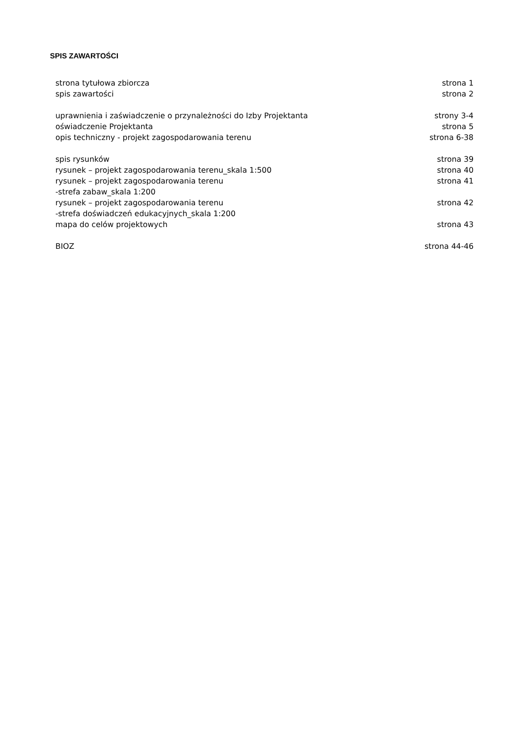SPIS ZAWARTOŚCI
strona tytułowa zbiorcza strona 1
spis zawartości strona 2
uprawnienia i zaświadczenie o przynależności do Izby Projektanta strony 3-4
oświadczenie Projektanta strona 5
opis techniczny - projekt zagospodarowania terenu strona 6-38
spis rysunków strona 39
rysunek – projekt zagospodarowania terenu_skala 1:500 strona 40
rysunek – projekt zagospodarowania terenu
-strefa zabaw_skala 1:200 strona 41
rysunek – projekt zagospodarowania terenu
-strefa doświadczeń edukacyjnych_skala 1:200 strona 42
mapa do celów projektowych strona 43
BIOZ strona 44-46